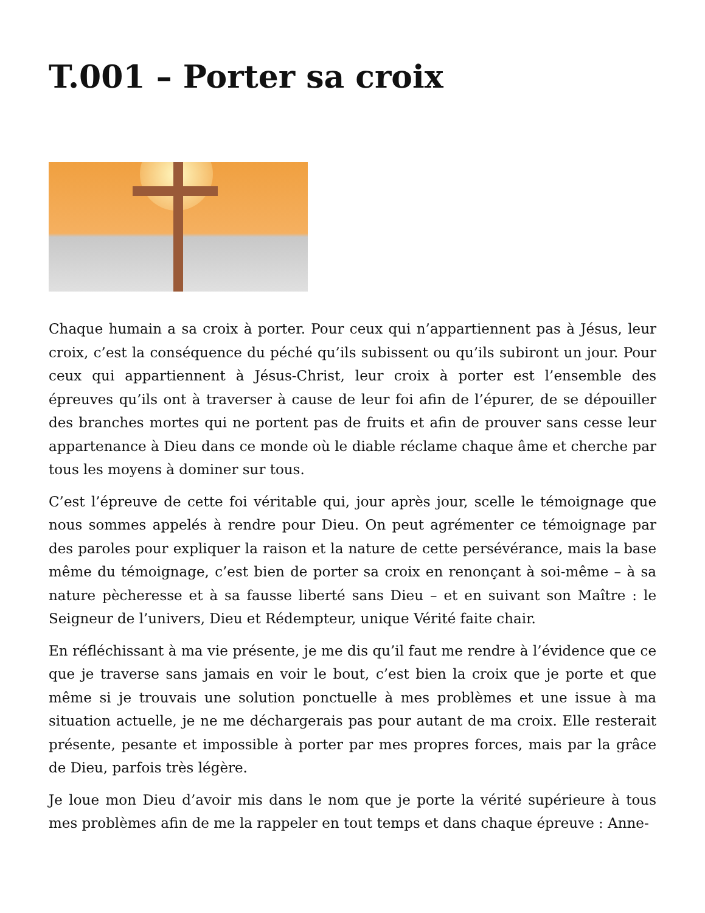T.001 – Porter sa croix
Chaque humain a sa croix à porter. Pour ceux qui n’appartiennent pas à Jésus, leur croix, c’est la conséquence du péché qu’ils subissent ou qu’ils subiront un jour. Pour ceux qui appartiennent à Jésus-Christ, leur croix à porter est l’ensemble des épreuves qu’ils ont à traverser à cause de leur foi afin de l’épurer, de se dépouiller des branches mortes qui ne portent pas de fruits et afin de prouver sans cesse leur appartenance à Dieu dans ce monde où le diable réclame chaque âme et cherche par tous les moyens à dominer sur tous.
C’est l’épreuve de cette foi véritable qui, jour après jour, scelle le témoignage que nous sommes appelés à rendre pour Dieu. On peut agrémenter ce témoignage par des paroles pour expliquer la raison et la nature de cette persévérance, mais la base même du témoignage, c’est bien de porter sa croix en renonçant à soi-même – à sa nature pècheresse et à sa fausse liberté sans Dieu – et en suivant son Maître : le Seigneur de l’univers, Dieu et Rédempteur, unique Vérité faite chair.
En réfléchissant à ma vie présente, je me dis qu’il faut me rendre à l’évidence que ce que je traverse sans jamais en voir le bout, c’est bien la croix que je porte et que même si je trouvais une solution ponctuelle à mes problèmes et une issue à ma situation actuelle, je ne me déchargerais pas pour autant de ma croix. Elle resterait présente, pesante et impossible à porter par mes propres forces, mais par la grâce de Dieu, parfois très légère.
Je loue mon Dieu d’avoir mis dans le nom que je porte la vérité supérieure à tous mes problèmes afin de me la rappeler en tout temps et dans chaque épreuve : Anne-